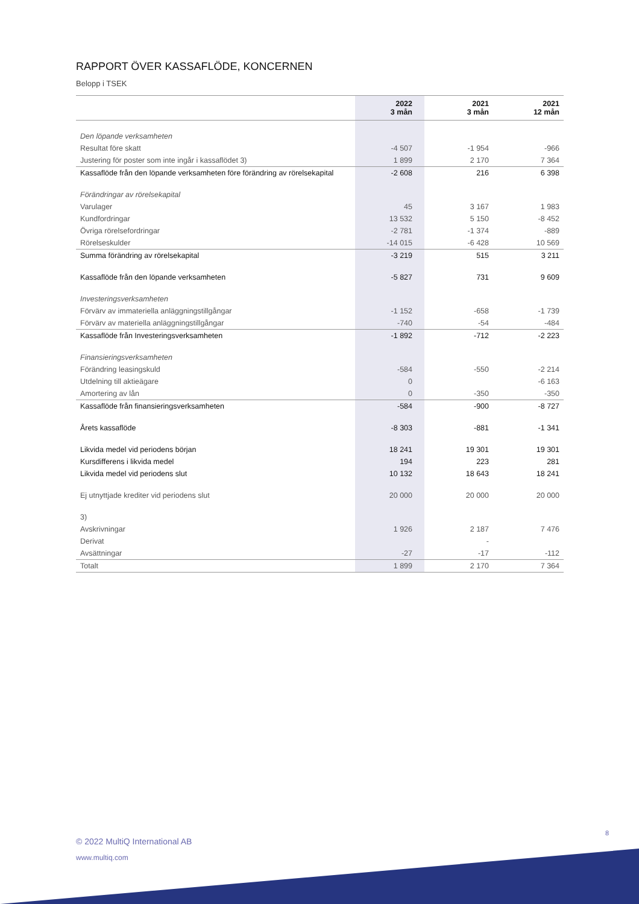RAPPORT ÖVER KASSAFLÖDE, KONCERNEN
Belopp i TSEK
| | 2022 3 mån | 2021 3 mån | 2021 12 mån |
| --- | --- | --- | --- |
| Den löpande verksamheten | | | |
| Resultat före skatt | -4 507 | -1 954 | -966 |
| Justering för poster som inte ingår i kassaflödet 3) | 1 899 | 2 170 | 7 364 |
| Kassaflöde från den löpande verksamheten före förändring av rörelsekapital | -2 608 | 216 | 6 398 |
| Förändringar av rörelsekapital | | | |
| Varulager | 45 | 3 167 | 1 983 |
| Kundfordringar | 13 532 | 5 150 | -8 452 |
| Övriga rörelsefordringar | -2 781 | -1 374 | -889 |
| Rörelseskulder | -14 015 | -6 428 | 10 569 |
| Summa förändring av rörelsekapital | -3 219 | 515 | 3 211 |
| Kassaflöde från den löpande verksamheten | -5 827 | 731 | 9 609 |
| Investeringsverksamheten | | | |
| Förvärv av immateriella anläggningstillgångar | -1 152 | -658 | -1 739 |
| Förvärv av materiella anläggningstillgångar | -740 | -54 | -484 |
| Kassaflöde från Investeringsverksamheten | -1 892 | -712 | -2 223 |
| Finansieringsverksamheten | | | |
| Förändring leasingskuld | -584 | -550 | -2 214 |
| Utdelning till aktieägare | 0 | | -6 163 |
| Amortering av lån | 0 | -350 | -350 |
| Kassaflöde från finansieringsverksamheten | -584 | -900 | -8 727 |
| Årets kassaflöde | -8 303 | -881 | -1 341 |
| Likvida medel vid periodens början | 18 241 | 19 301 | 19 301 |
| Kursdifferens i likvida medel | 194 | 223 | 281 |
| Likvida medel vid periodens slut | 10 132 | 18 643 | 18 241 |
| Ej utnyttjade krediter vid periodens slut | 20 000 | 20 000 | 20 000 |
| 3) | | | |
| Avskrivningar | 1 926 | 2 187 | 7 476 |
| Derivat | | - | |
| Avsättningar | -27 | -17 | -112 |
| Totalt | 1 899 | 2 170 | 7 364 |
8
© 2022 MultiQ International AB
www.multiq.com